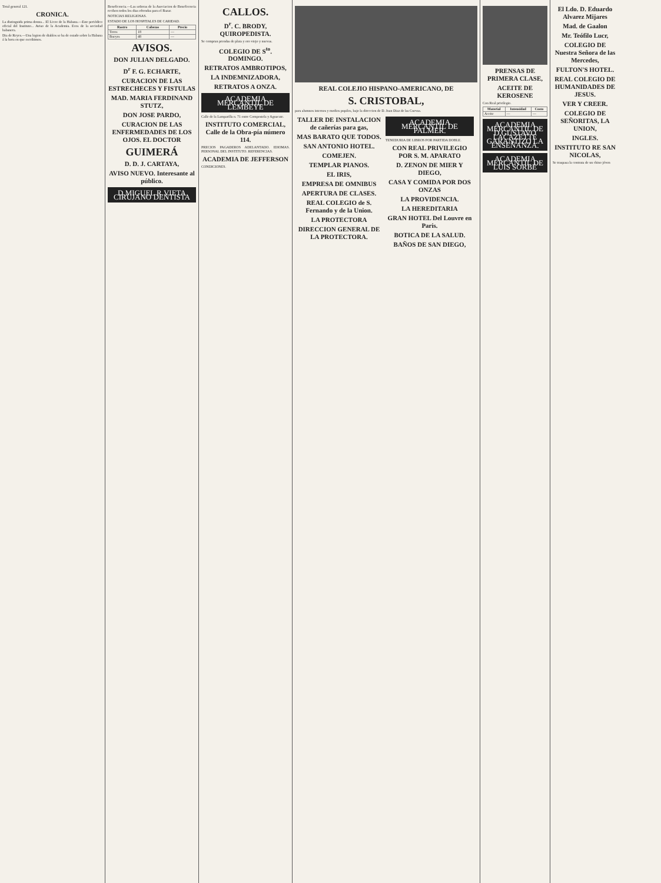Total general 121.
CRONICA.
La distinguida prima donna... El Liceo de la Habana.—Este periódico oficial del Instituto... Aviso de la Academia. Ecos de la sociedad habanera.
Dia de Reyes.—Una legion de diablos se ha de estado sobre la Habana á la hora en que escribimos.
Beneficencia.—Las señoras de la Asociacion de Beneficencia reciben todos los dias ofrendas para el Bazar.
NOTICIAS RELIGIOSAS.
ESTADO DE LOS HOSPITALES DE CARIDAD.
| Rastro | Cabezas | Precio |
| --- | --- | --- |
| Toros | 18 | — |
| Bueyes | 48 | — |
AVISOS.
DON JULIAN DELGADO.
D<sup>r</sup> F. G. ECHARTE,
CURACION DE LAS ESTRECHECES Y FISTULAS
MAD. MARIA FERDINAND STUTZ,
DON JOSE PARDO,
CURACION DE LAS ENFERMEDADES DE LOS OJOS. EL DOCTOR
GUIMERÁ
D. D. J. CARTAYA,
AVISO NUEVO. Interesante al público.
D.MIGUEL R.VIETA CIRUJANO DENTISTA
CALLOS.
D<sup>r</sup>. C. BRODY, QUIROPEDISTA.
Se compran prendas de plata y oro viejo y nuevas.
COLEGIO DE S<sup>to</sup>. DOMINGO.
RETRATOS AMBROTIPOS,
LA INDEMNIZADORA,
RETRATOS A ONZA.
ACADEMIA MERCANTIL DE LEMBEYE
Calle de la Lamparilla n. 71 entre Compostela y Aguacate.
INSTITUTO COMERCIAL, Calle de la Obra-pía número 114.
PRECIOS PAGADEROS ADELANTADO. IDIOMAS. PERSONAL DEL INSTITUTO. REFERENCIAS.
ACADEMIA DE JEFFERSON
CONDICIONES.
REAL COLEJIO HISPANO-AMERICANO, DE
S. CRISTOBAL,
para alumnos internos y medios pupilos, bajo la direccion de D. Juan Diaz de las Cuevas.
TALLER DE INSTALACION de cañerías para gas,
MAS BARATO QUE TODOS.
SAN ANTONIO HOTEL.
COMEJEN.
TEMPLAR PIANOS.
EL IRIS,
EMPRESA DE OMNIBUS
APERTURA DE CLASES.
REAL COLEGIO de S. Fernando y de la Union.
LA PROTECTORA
DIRECCION GENERAL DE LA PROTECTORA.
ACADEMIA MERCANTIL DE PALMER.
TENEDURIA DE LIBROS POR PARTIDA DOBLE.
CON REAL PRIVILEGIO POR S. M. APARATO
D. ZENON DE MIER Y DIEGO,
CASA Y COMIDA POR DOS ONZAS
LA PROVIDENCIA.
LA HEREDITARIA
GRAN HOTEL Del Louvre en Paris.
BOTICA DE LA SALUD.
BAÑOS DE SAN DIEGO,
PRENSAS DE PRIMERA CLASE,
ACEITE DE KEROSENE
Con Real privilegio.
| Material | Intensidad | Costo |
| --- | --- | --- |
| Aceite | — | — |
ACADEMIA MERCANTIL DE D.GUSTAVO LACAZETTE GARANTIZO LA ENSEÑANZA.
ACADEMIA MERCANTIL DE LUIS SORBÉ
El Ldo. D. Eduardo Alvarez Mijares
Mad. de Gaalon
Mr. Teófilo Lucr,
COLEGIO DE Nuestra Señora de las Mercedes,
FULTON'S HOTEL.
REAL COLEGIO DE HUMANIDADES DE JESUS.
VER Y CREER.
COLEGIO DE SEÑORITAS, LA UNION,
INGLES.
INSTITUTO RE SAN NICOLAS,
Se traspasa la contrata de un chino jóven